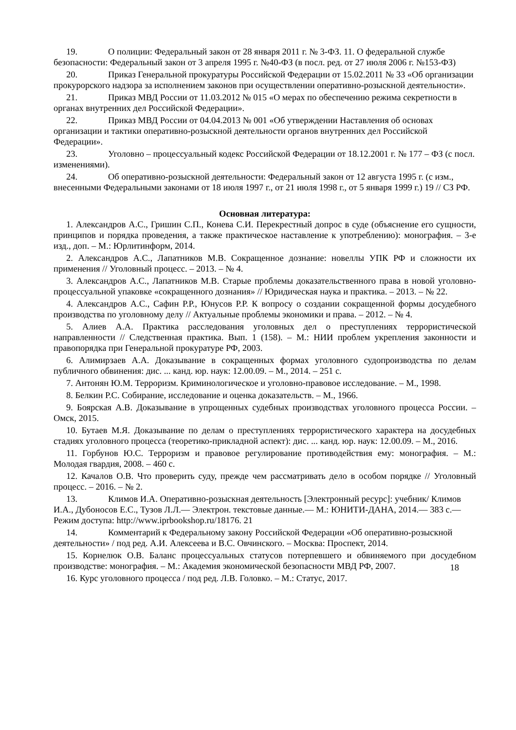19. О полиции: Федеральный закон от 28 января 2011 г. № 3-ФЗ. 11. О федеральной службе безопасности: Федеральный закон от 3 апреля 1995 г. №40-ФЗ (в посл. ред. от 27 июля 2006 г. №153-ФЗ)
20. Приказ Генеральной прокуратуры Российской Федерации от 15.02.2011 № 33 «Об организации прокурорского надзора за исполнением законов при осуществлении оперативно-розыскной деятельности».
21. Приказ МВД России от 11.03.2012 № 015 «О мерах по обеспечению режима секретности в органах внутренних дел Российской Федерации».
22. Приказ МВД России от 04.04.2013 № 001 «Об утверждении Наставления об основах организации и тактики оперативно-розыскной деятельности органов внутренних дел Российской Федерации».
23. Уголовно – процессуальный кодекс Российской Федерации от 18.12.2001 г. № 177 – ФЗ (с посл. изменениями).
24. Об оперативно-розыскной деятельности: Федеральный закон от 12 августа 1995 г. (с изм., внесенными Федеральными законами от 18 июля 1997 г., от 21 июля 1998 г., от 5 января 1999 г.) 19 // СЗ РФ.
Основная литература:
1. Александров А.С., Гришин С.П., Конева С.И. Перекрестный допрос в суде (объяснение его сущности, принципов и порядка проведения, а также практическое наставление к употреблению): монография. – 3-е изд., доп. – М.: Юрлитинформ, 2014.
2. Александров А.С., Лапатников М.В. Сокращенное дознание: новеллы УПК РФ и сложности их применения // Уголовный процесс. – 2013. – № 4.
3. Александров А.С., Лапатников М.В. Старые проблемы доказательственного права в новой уголовно-процессуальной упаковке «сокращенного дознания» // Юридическая наука и практика. – 2013. – № 22.
4. Александров А.С., Сафин Р.Р., Юнусов Р.Р. К вопросу о создании сокращенной формы досудебного производства по уголовному делу // Актуальные проблемы экономики и права. – 2012. – № 4.
5. Алиев А.А. Практика расследования уголовных дел о преступлениях террористической направленности // Следственная практика. Вып. 1 (158). – М.: НИИ проблем укрепления законности и правопорядка при Генеральной прокуратуре РФ, 2003.
6. Алимирзаев А.А. Доказывание в сокращенных формах уголовного судопроизводства по делам публичного обвинения: дис. ... канд. юр. наук: 12.00.09. – М., 2014. – 251 с.
7. Антонян Ю.М. Терроризм. Криминологическое и уголовно-правовое исследование. – М., 1998.
8. Белкин Р.С. Собирание, исследование и оценка доказательств. – М., 1966.
9. Боярская А.В. Доказывание в упрощенных судебных производствах уголовного процесса России. – Омск, 2015.
10. Бутаев М.Я. Доказывание по делам о преступлениях террористического характера на досудебных стадиях уголовного процесса (теоретико-прикладной аспект): дис. ... канд. юр. наук: 12.00.09. – М., 2016.
11. Горбунов Ю.С. Терроризм и правовое регулирование противодействия ему: монография. – М.: Молодая гвардия, 2008. – 460 с.
12. Качалов О.В. Что проверить суду, прежде чем рассматривать дело в особом порядке // Уголовный процесс. – 2016. – № 2.
13. Климов И.А. Оперативно-розыскная деятельность [Электронный ресурс]: учебник/ Климов И.А., Дубоносов Е.С., Тузов Л.Л.— Электрон. текстовые данные.— М.: ЮНИТИ-ДАНА, 2014.— 383 c.— Режим доступа: http://www.iprbookshop.ru/18176. 21
14. Комментарий к Федеральному закону Российской Федерации «Об оперативно-розыскной деятельности» / под ред. А.И. Алексеева и В.С. Овчинского. – Москва: Проспект, 2014.
15. Корнелюк О.В. Баланс процессуальных статусов потерпевшего и обвиняемого при досудебном производстве: монография. – М.: Академия экономической безопасности МВД РФ, 2007.
18
16. Курс уголовного процесса / под ред. Л.В. Головко. – М.: Статус, 2017.